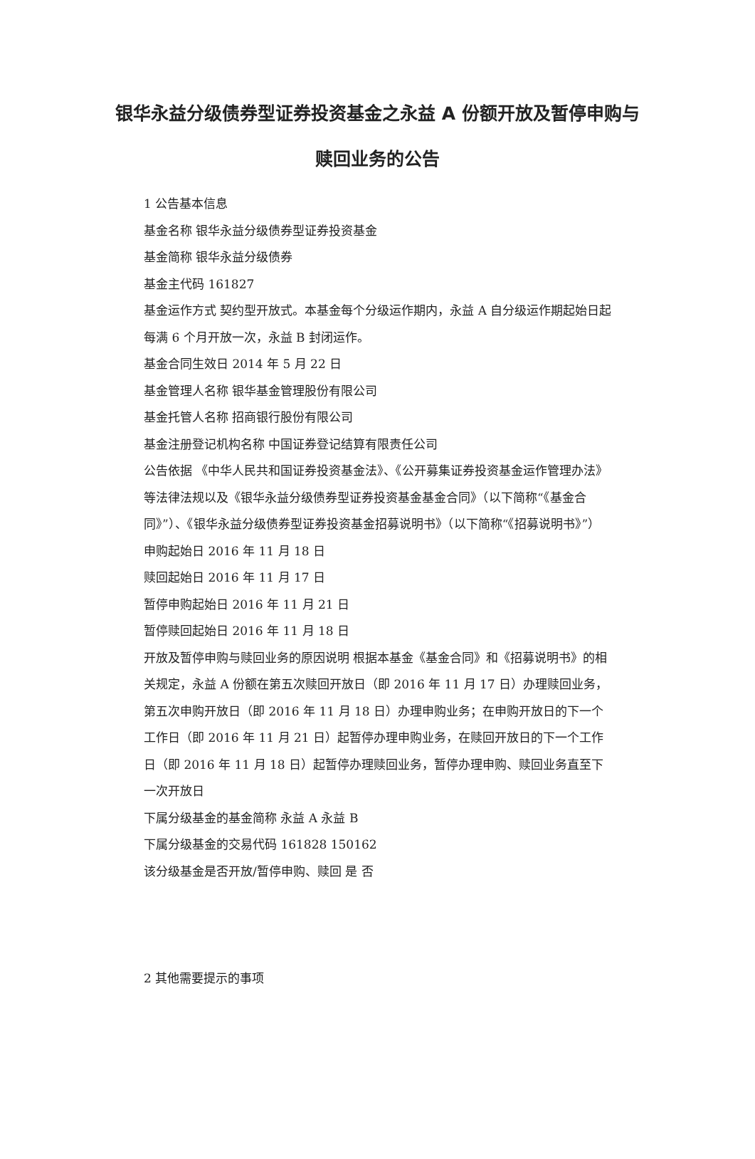银华永益分级债券型证券投资基金之永益 A 份额开放及暂停申购与赎回业务的公告
1 公告基本信息
基金名称 银华永益分级债券型证券投资基金
基金简称 银华永益分级债券
基金主代码 161827
基金运作方式 契约型开放式。本基金每个分级运作期内，永益 A 自分级运作期起始日起每满 6 个月开放一次，永益 B 封闭运作。
基金合同生效日 2014 年 5 月 22 日
基金管理人名称 银华基金管理股份有限公司
基金托管人名称 招商银行股份有限公司
基金注册登记机构名称 中国证券登记结算有限责任公司
公告依据 《中华人民共和国证券投资基金法》、《公开募集证券投资基金运作管理办法》等法律法规以及《银华永益分级债券型证券投资基金基金合同》（以下简称“《基金合同》”）、《银华永益分级债券型证券投资基金招募说明书》（以下简称“《招募说明书》”）
申购起始日 2016 年 11 月 18 日
赎回起始日 2016 年 11 月 17 日
暂停申购起始日 2016 年 11 月 21 日
暂停赎回起始日 2016 年 11 月 18 日
开放及暂停申购与赎回业务的原因说明 根据本基金《基金合同》和《招募说明书》的相关规定，永益 A 份额在第五次赎回开放日（即 2016 年 11 月 17 日）办理赎回业务，第五次申购开放日（即 2016 年 11 月 18 日）办理申购业务；在申购开放日的下一个工作日（即 2016 年 11 月 21 日）起暂停办理申购业务，在赎回开放日的下一个工作日（即 2016 年 11 月 18 日）起暂停办理赎回业务，暂停办理申购、赎回业务直至下一次开放日
下属分级基金的基金简称 永益 A 永益 B
下属分级基金的交易代码 161828 150162
该分级基金是否开放/暂停申购、赎回 是 否
2 其他需要提示的事项